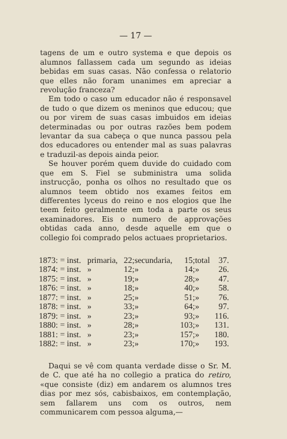— 17 —
tagens de um e outro systema e que depois os alumnos fallassem cada um segundo as ideias bebidas em suas casas. Não confessa o relatorio que elles não foram unanimes em apreciar a revolução franceza?
Em todo o caso um educador não é responsavel de tudo o que dizem os meninos que educou; que ou por virem de suas casas imbuidos em ideias determinadas ou por outras razões bem podem levantar da sua cabeça o que nunca passou pela dos educadores ou entender mal as suas palavras e traduzil-as depois ainda peior.
Se houver porém quem duvide do cuidado com que em S. Fiel se subministra uma solida instrucção, ponha os olhos no resultado que os alumnos teem obtido nos exames feitos em differentes lyceus do reino e nos elogios que lhe teem feito geralmente em toda a parte os seus examinadores. Eis o numero de approvações obtidas cada anno, desde aquelle em que o collegio foi comprado pelos actuaes proprietarios.
| 1873: = inst. | primaria, | 22; | secundaria, | 15; | total | 37. |
| 1874: = inst. | » | 12; | » | 14; | » | 26. |
| 1875: = inst. | » | 19; | » | 28; | » | 47. |
| 1876: = inst. | » | 18; | » | 40; | » | 58. |
| 1877: = inst. | » | 25; | » | 51; | » | 76. |
| 1878: = inst. | » | 33; | » | 64; | » | 97. |
| 1879: = inst. | » | 23; | » | 93; | » | 116. |
| 1880: = inst. | » | 28; | » | 103; | » | 131. |
| 1881: = inst. | » | 23; | » | 157; | » | 180. |
| 1882: = inst. | » | 23; | » | 170; | » | 193. |
Daqui se vê com quanta verdade disse o Sr. M. de C. que até ha no collegio a pratica do retiro, «que consiste (diz) em andarem os alumnos tres dias por mez sós, cabisbaixos, em contemplação, sem fallarem uns com os outros, nem communicarem com pessoa alguma,—